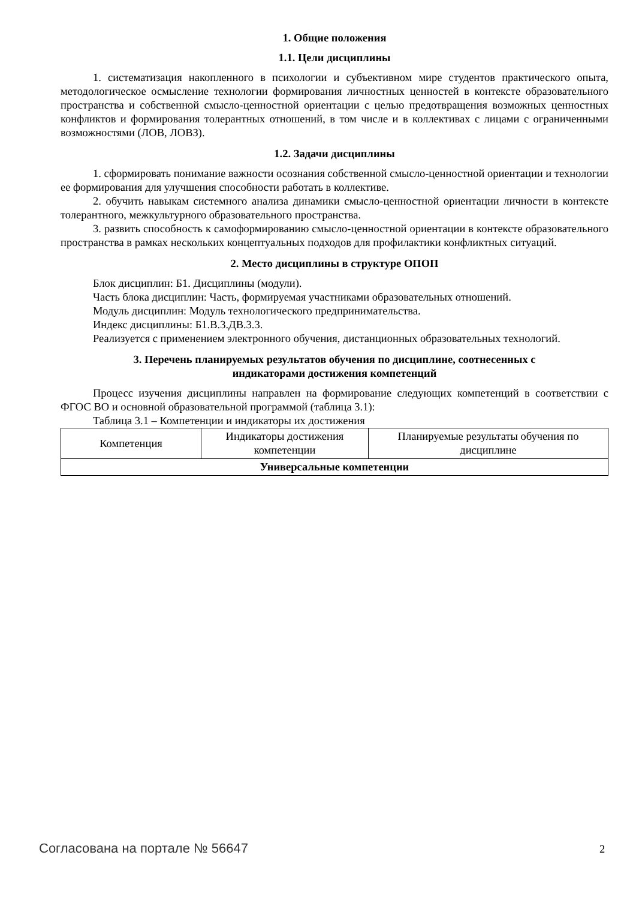1. Общие положения
1.1. Цели дисциплины
1. систематизация накопленного в психологии и субъективном мире студентов практического опыта, методологическое осмысление технологии формирования личностных ценностей в контексте образовательного пространства и собственной смысло-ценностной ориентации с целью предотвращения возможных ценностных конфликтов и формирования толерантных отношений, в том числе и в коллективах с лицами с ограниченными возможностями (ЛОВ, ЛОВЗ).
1.2. Задачи дисциплины
1. сформировать понимание важности осознания собственной смысло-ценностной ориентации и технологии ее формирования для улучшения способности работать в коллективе.
2. обучить навыкам системного анализа динамики смысло-ценностной ориентации личности в контексте толерантного, межкультурного образовательного пространства.
3. развить способность к самоформированию смысло-ценностной ориентации в контексте образовательного пространства в рамках нескольких концептуальных подходов для профилактики конфликтных ситуаций.
2. Место дисциплины в структуре ОПОП
Блок дисциплин: Б1. Дисциплины (модули).
Часть блока дисциплин: Часть, формируемая участниками образовательных отношений.
Модуль дисциплин: Модуль технологического предпринимательства.
Индекс дисциплины: Б1.В.3.ДВ.3.3.
Реализуется с применением электронного обучения, дистанционных образовательных технологий.
3. Перечень планируемых результатов обучения по дисциплине, соотнесенных с
индикаторами достижения компетенций
Процесс изучения дисциплины направлен на формирование следующих компетенций в соответствии с ФГОС ВО и основной образовательной программой (таблица 3.1):
Таблица 3.1 – Компетенции и индикаторы их достижения
| Компетенция | Индикаторы достижения компетенции | Планируемые результаты обучения по дисциплине |
| --- | --- | --- |
| Универсальные компетенции | | |
Согласована на портале № 56647 2